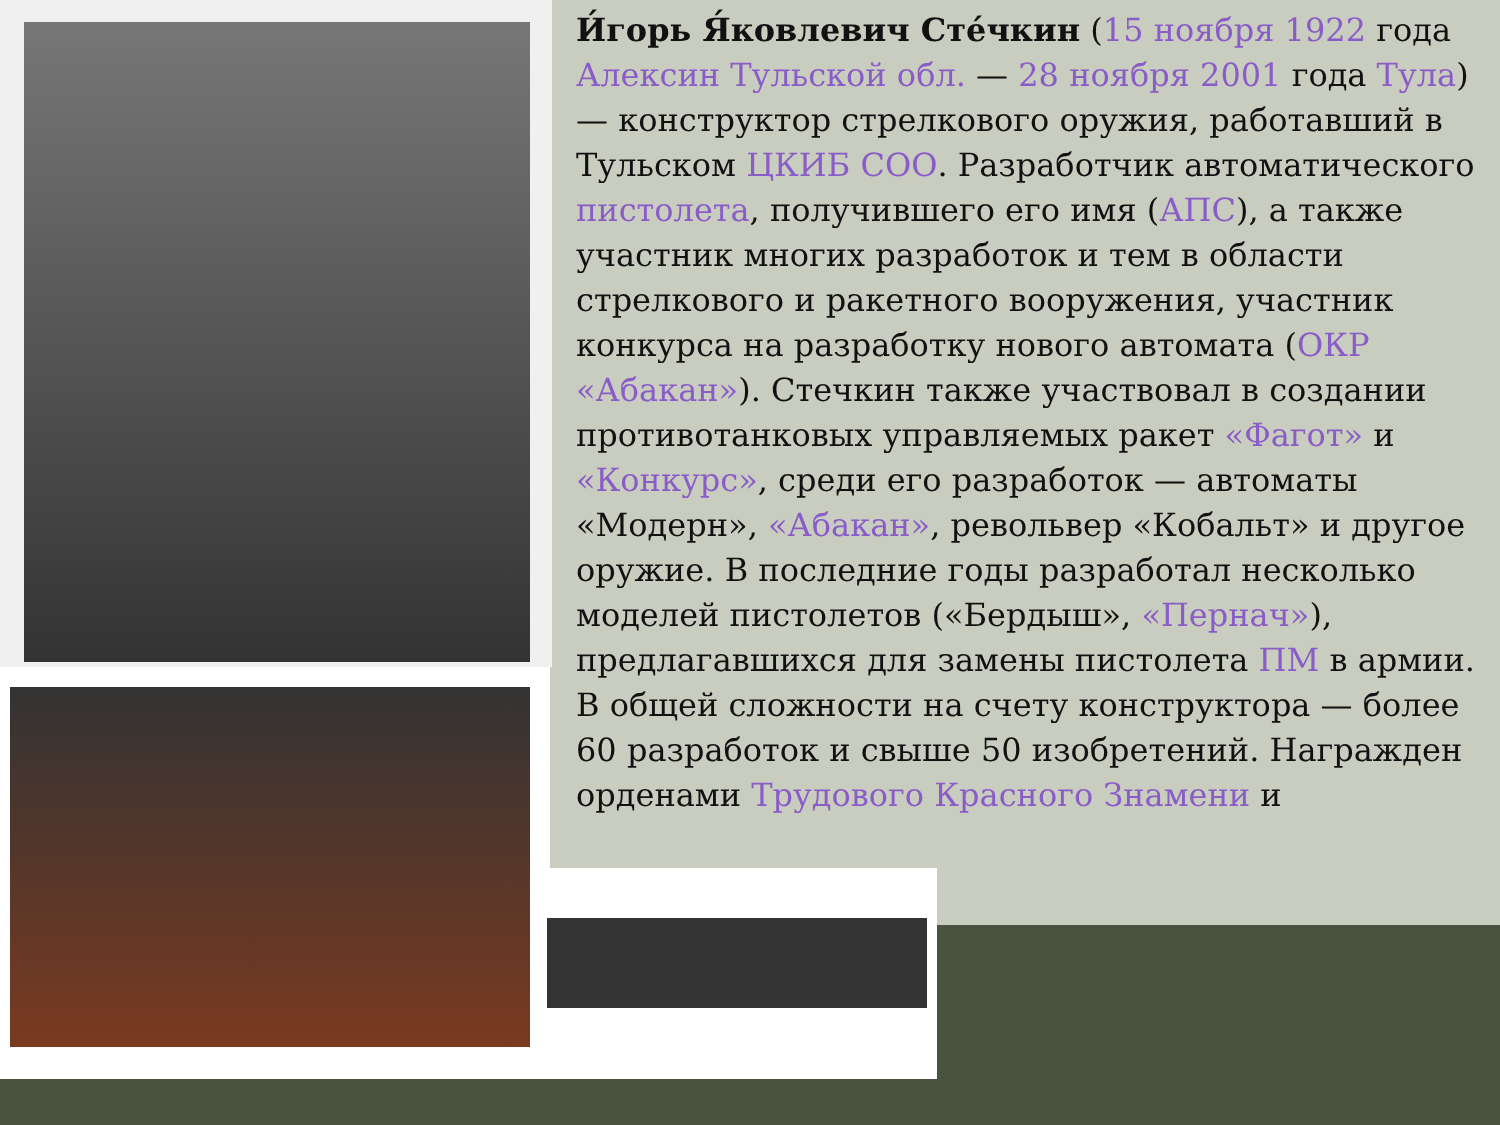И́горь Я́ковлевич Сте́чкин (15 ноября 1922 года Алексин Тульской обл. — 28 ноября 2001 года Тула) — конструктор стрелкового оружия, работавший в Тульском ЦКИБ СОО. Разработчик автоматического пистолета, получившего его имя (АПС), а также участник многих разработок и тем в области стрелкового и ракетного вооружения, участник конкурса на разработку нового автомата (ОКР «Абакан»). Стечкин также участвовал в создании противотанковых управляемых ракет «Фагот» и «Конкурс», среди его разработок — автоматы «Модерн», «Абакан», револьвер «Кобальт» и другое оружие. В последние годы разработал несколько моделей пистолетов («Бердыш», «Пернач»), предлагавшихся для замены пистолета ПМ в армии. В общей сложности на счету конструктора — более 60 разработок и свыше 50 изобретений. Награжден орденами Трудового Красного Знамени и